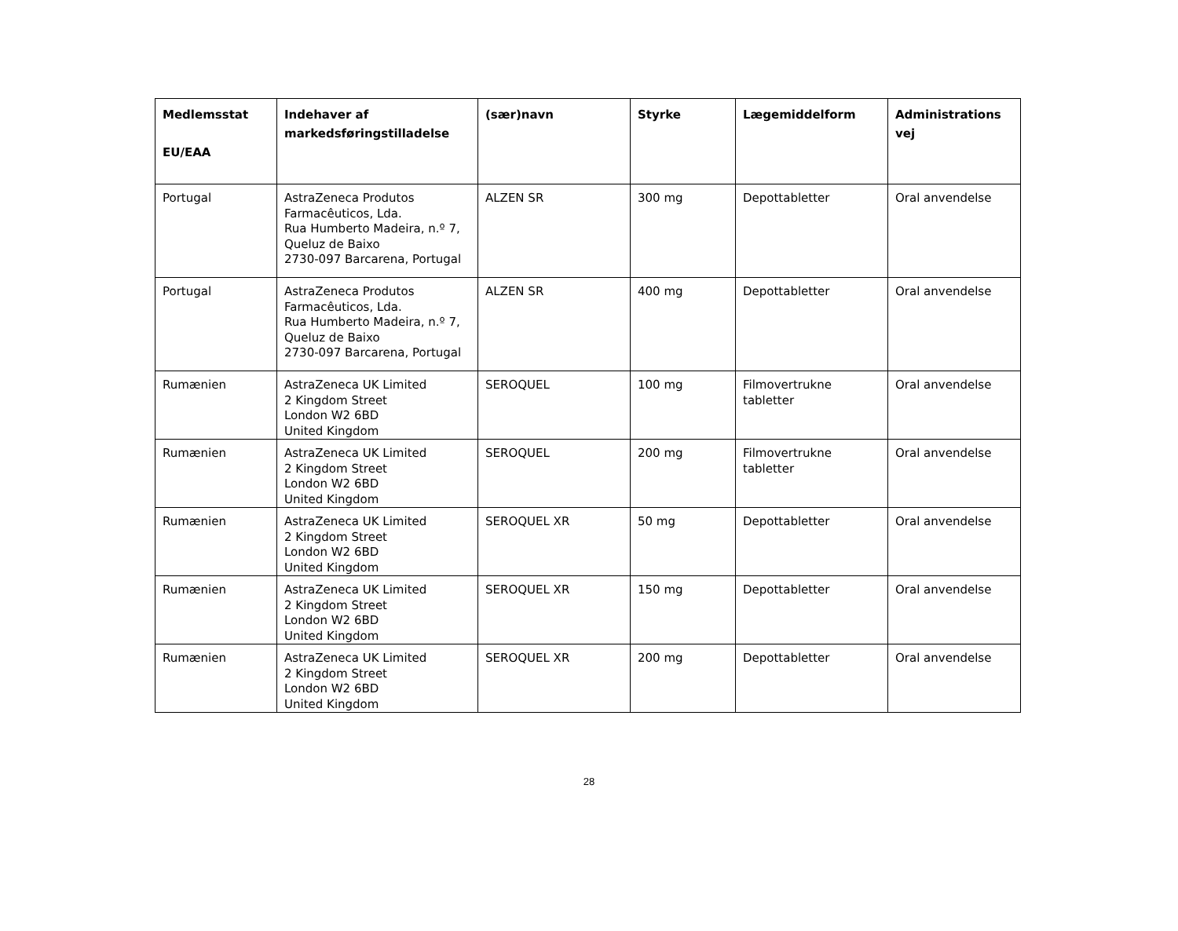| Medlemsstat EU/EAA | Indehaver af markedsføringstilladelse | (sær)navn | Styrke | Lægemiddelform | Administrations vej |
| --- | --- | --- | --- | --- | --- |
| Portugal | AstraZeneca Produtos Farmacêuticos, Lda. Rua Humberto Madeira, n.º 7, Queluz de Baixo 2730-097 Barcarena, Portugal | ALZEN SR | 300 mg | Depottabletter | Oral anvendelse |
| Portugal | AstraZeneca Produtos Farmacêuticos, Lda. Rua Humberto Madeira, n.º 7, Queluz de Baixo 2730-097 Barcarena, Portugal | ALZEN SR | 400 mg | Depottabletter | Oral anvendelse |
| Rumænien | AstraZeneca UK Limited 2 Kingdom Street London W2 6BD United Kingdom | SEROQUEL | 100 mg | Filmovertrukne tabletter | Oral anvendelse |
| Rumænien | AstraZeneca UK Limited 2 Kingdom Street London W2 6BD United Kingdom | SEROQUEL | 200 mg | Filmovertrukne tabletter | Oral anvendelse |
| Rumænien | AstraZeneca UK Limited 2 Kingdom Street London W2 6BD United Kingdom | SEROQUEL XR | 50 mg | Depottabletter | Oral anvendelse |
| Rumænien | AstraZeneca UK Limited 2 Kingdom Street London W2 6BD United Kingdom | SEROQUEL XR | 150 mg | Depottabletter | Oral anvendelse |
| Rumænien | AstraZeneca UK Limited 2 Kingdom Street London W2 6BD United Kingdom | SEROQUEL XR | 200 mg | Depottabletter | Oral anvendelse |
28